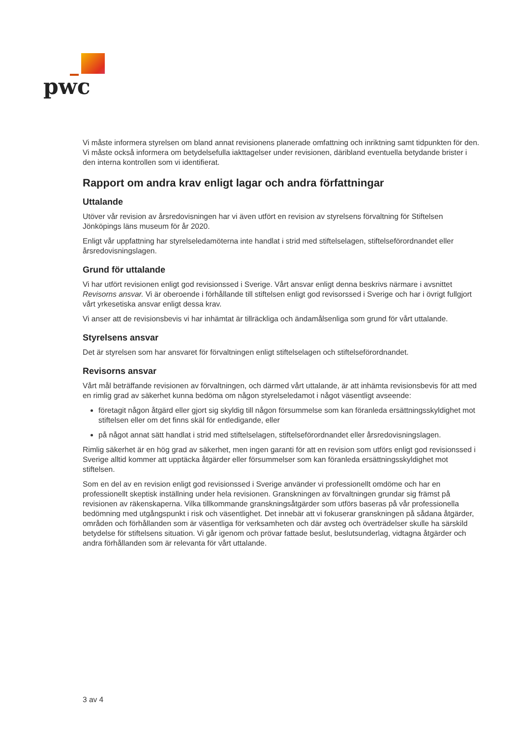pwc
Vi måste informera styrelsen om bland annat revisionens planerade omfattning och inriktning samt tidpunkten för den. Vi måste också informera om betydelsefulla iakttagelser under revisionen, däribland eventuella betydande brister i den interna kontrollen som vi identifierat.
Rapport om andra krav enligt lagar och andra författningar
Uttalande
Utöver vår revision av årsredovisningen har vi även utfört en revision av styrelsens förvaltning för Stiftelsen Jönköpings läns museum för år 2020.
Enligt vår uppfattning har styrelseledamöterna inte handlat i strid med stiftelselagen, stiftelseförordnandet eller årsredovisningslagen.
Grund för uttalande
Vi har utfört revisionen enligt god revisionssed i Sverige. Vårt ansvar enligt denna beskrivs närmare i avsnittet Revisorns ansvar. Vi är oberoende i förhållande till stiftelsen enligt god revisorssed i Sverige och har i övrigt fullgjort vårt yrkesetiska ansvar enligt dessa krav.
Vi anser att de revisionsbevis vi har inhämtat är tillräckliga och ändamålsenliga som grund för vårt uttalande.
Styrelsens ansvar
Det är styrelsen som har ansvaret för förvaltningen enligt stiftelselagen och stiftelseförordnandet.
Revisorns ansvar
Vårt mål beträffande revisionen av förvaltningen, och därmed vårt uttalande, är att inhämta revisionsbevis för att med en rimlig grad av säkerhet kunna bedöma om någon styrelseledamot i något väsentligt avseende:
företagit någon åtgärd eller gjort sig skyldig till någon försummelse som kan föranleda ersättningsskyldighet mot stiftelsen eller om det finns skäl för entledigande, eller
på något annat sätt handlat i strid med stiftelselagen, stiftelseförordnandet eller årsredovisningslagen.
Rimlig säkerhet är en hög grad av säkerhet, men ingen garanti för att en revision som utförs enligt god revisionssed i Sverige alltid kommer att upptäcka åtgärder eller försummelser som kan föranleda ersättningsskyldighet mot stiftelsen.
Som en del av en revision enligt god revisionssed i Sverige använder vi professionellt omdöme och har en professionellt skeptisk inställning under hela revisionen. Granskningen av förvaltningen grundar sig främst på revisionen av räkenskaperna. Vilka tillkommande granskningsåtgärder som utförs baseras på vår professionella bedömning med utgångspunkt i risk och väsentlighet. Det innebär att vi fokuserar granskningen på sådana åtgärder, områden och förhållanden som är väsentliga för verksamheten och där avsteg och överträdelser skulle ha särskild betydelse för stiftelsens situation. Vi går igenom och prövar fattade beslut, beslutsunderlag, vidtagna åtgärder och andra förhållanden som är relevanta för vårt uttalande.
3 av 4